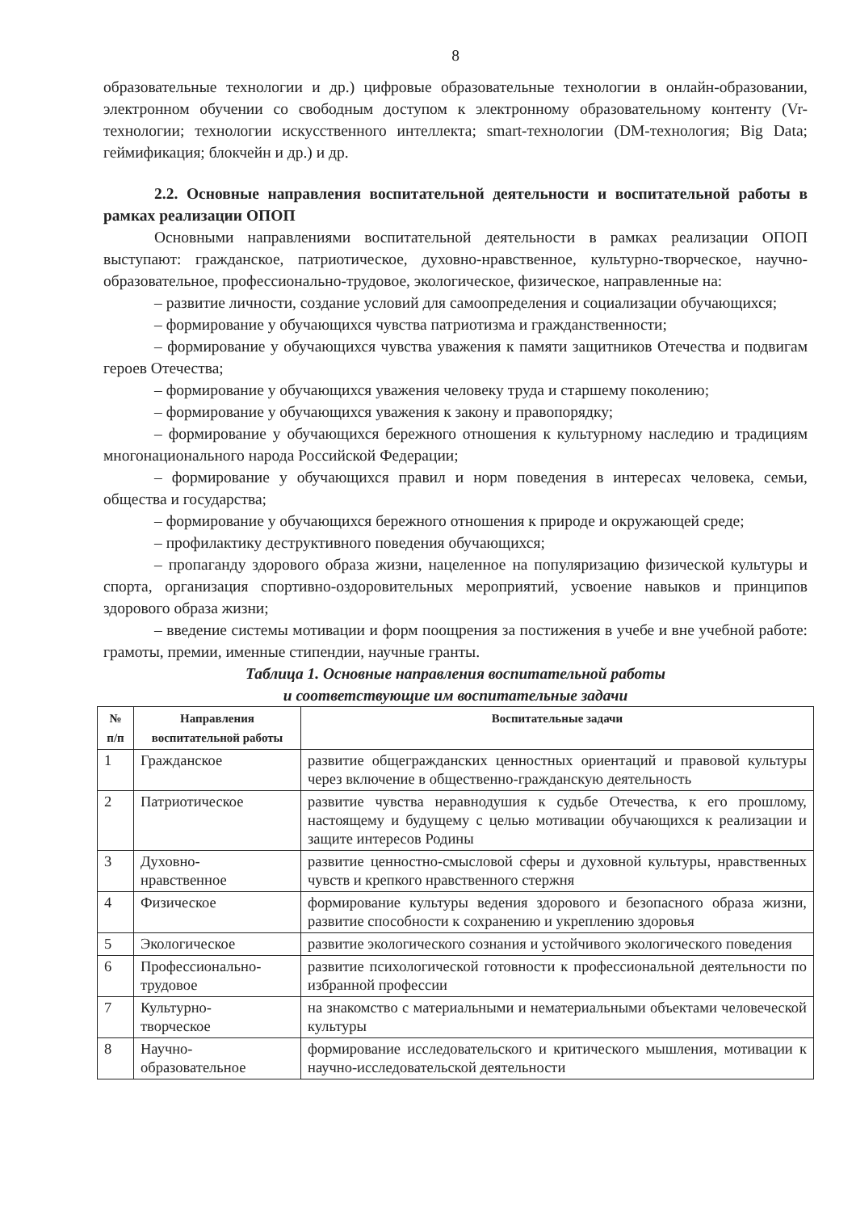8
образовательные технологии и др.) цифровые образовательные технологии в онлайн-образовании, электронном обучении со свободным доступом к электронному образовательному контенту (Vr-технологии; технологии искусственного интеллекта; smart-технологии (DM-технология; Big Data; геймификация; блокчейн и др.) и др.
2.2. Основные направления воспитательной деятельности и воспитательной работы в рамках реализации ОПОП
Основными направлениями воспитательной деятельности в рамках реализации ОПОП выступают: гражданское, патриотическое, духовно-нравственное, культурно-творческое, научно-образовательное, профессионально-трудовое, экологическое, физическое, направленные на:
– развитие личности, создание условий для самоопределения и социализации обучающихся;
– формирование у обучающихся чувства патриотизма и гражданственности;
– формирование у обучающихся чувства уважения к памяти защитников Отечества и подвигам героев Отечества;
– формирование у обучающихся уважения человеку труда и старшему поколению;
– формирование у обучающихся уважения к закону и правопорядку;
– формирование у обучающихся бережного отношения к культурному наследию и традициям многонационального народа Российской Федерации;
– формирование у обучающихся правил и норм поведения в интересах человека, семьи, общества и государства;
– формирование у обучающихся бережного отношения к природе и окружающей среде;
– профилактику деструктивного поведения обучающихся;
– пропаганду здорового образа жизни, нацеленное на популяризацию физической культуры и спорта, организация спортивно-оздоровительных мероприятий, усвоение навыков и принципов здорового образа жизни;
– введение системы мотивации и форм поощрения за постижения в учебе и вне учебной работе: грамоты, премии, именные стипендии, научные гранты.
Таблица 1. Основные направления воспитательной работы
и соответствующие им воспитательные задачи
| № п/п | Направления воспитательной работы | Воспитательные задачи |
| --- | --- | --- |
| 1 | Гражданское | развитие общегражданских ценностных ориентаций и правовой культуры через включение в общественно-гражданскую деятельность |
| 2 | Патриотическое | развитие чувства неравнодушия к судьбе Отечества, к его прошлому, настоящему и будущему с целью мотивации обучающихся к реализации и защите интересов Родины |
| 3 | Духовно- нравственное | развитие ценностно-смысловой сферы и духовной культуры, нравственных чувств и крепкого нравственного стержня |
| 4 | Физическое | формирование культуры ведения здорового и безопасного образа жизни, развитие способности к сохранению и укреплению здоровья |
| 5 | Экологическое | развитие экологического сознания и устойчивого экологического поведения |
| 6 | Профессионально- трудовое | развитие психологической готовности к профессиональной деятельности по избранной профессии |
| 7 | Культурно- творческое | на знакомство с материальными и нематериальными объектами человеческой культуры |
| 8 | Научно- образовательное | формирование исследовательского и критического мышления, мотивации к научно-исследовательской деятельности |